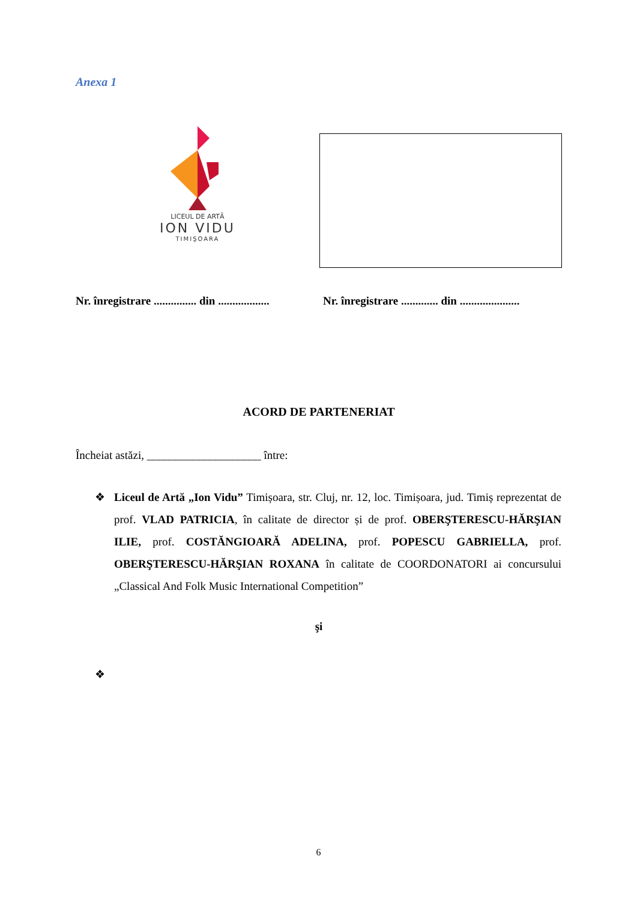Anexa 1
LICEUL DE ARTĂ
ION VIDU
TIMIŞOARA
Nr. înregistrare ............... din ..................
Nr. înregistrare ............. din .....................
ACORD DE PARTENERIAT
Încheiat astăzi, ____________________ între:
❖ Liceul de Artă „Ion Vidu” Timișoara, str. Cluj, nr. 12, loc. Timișoara, jud. Timiș reprezentat de prof. VLAD PATRICIA, în calitate de director și de prof. OBERŞTERESCU-HĂRŞIAN ILIE, prof. COSTĂNGIOARĂ ADELINA, prof. POPESCU GABRIELLA, prof. OBERŞTERESCU-HĂRŞIAN ROXANA în calitate de COORDONATORI ai concursului „Classical And Folk Music International Competition”
şi
❖
6